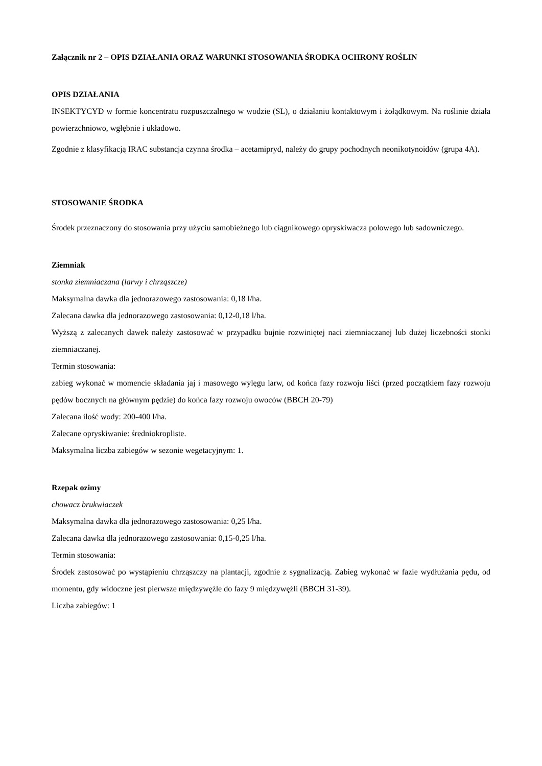Załącznik nr 2 – OPIS DZIAŁANIA ORAZ WARUNKI STOSOWANIA ŚRODKA OCHRONY ROŚLIN
OPIS DZIAŁANIA
INSEKTYCYD w formie koncentratu rozpuszczalnego w wodzie (SL), o działaniu kontaktowym i żołądkowym. Na roślinie działa powierzchniowo, wgłębnie i układowo.
Zgodnie z klasyfikacją IRAC substancja czynna środka – acetamipryd, należy do grupy pochodnych neonikotynoidów (grupa 4A).
STOSOWANIE ŚRODKA
Środek przeznaczony do stosowania przy użyciu samobieżnego lub ciągnikowego opryskiwacza polowego lub sadowniczego.
Ziemniak
stonka ziemniaczana (larwy i chrząszcze)
Maksymalna dawka dla jednorazowego zastosowania: 0,18 l/ha.
Zalecana dawka dla jednorazowego zastosowania: 0,12-0,18 l/ha.
Wyższą z zalecanych dawek należy zastosować w przypadku bujnie rozwiniętej naci ziemniaczanej lub dużej liczebności stonki ziemniaczanej.
Termin stosowania:
zabieg wykonać w momencie składania jaj i masowego wylęgu larw, od końca fazy rozwoju liści (przed początkiem fazy rozwoju pędów bocznych na głównym pędzie) do końca fazy rozwoju owoców (BBCH 20-79)
Zalecana ilość wody: 200-400 l/ha.
Zalecane opryskiwanie: średniokropliste.
Maksymalna liczba zabiegów w sezonie wegetacyjnym: 1.
Rzepak ozimy
chowacz brukwiaczek
Maksymalna dawka dla jednorazowego zastosowania: 0,25 l/ha.
Zalecana dawka dla jednorazowego zastosowania: 0,15-0,25 l/ha.
Termin stosowania:
Środek zastosować po wystąpieniu chrząszczy na plantacji, zgodnie z sygnalizacją. Zabieg wykonać w fazie wydłużania pędu, od momentu, gdy widoczne jest pierwsze międzywęźle do fazy 9 międzywęźli (BBCH 31-39).
Liczba zabiegów: 1